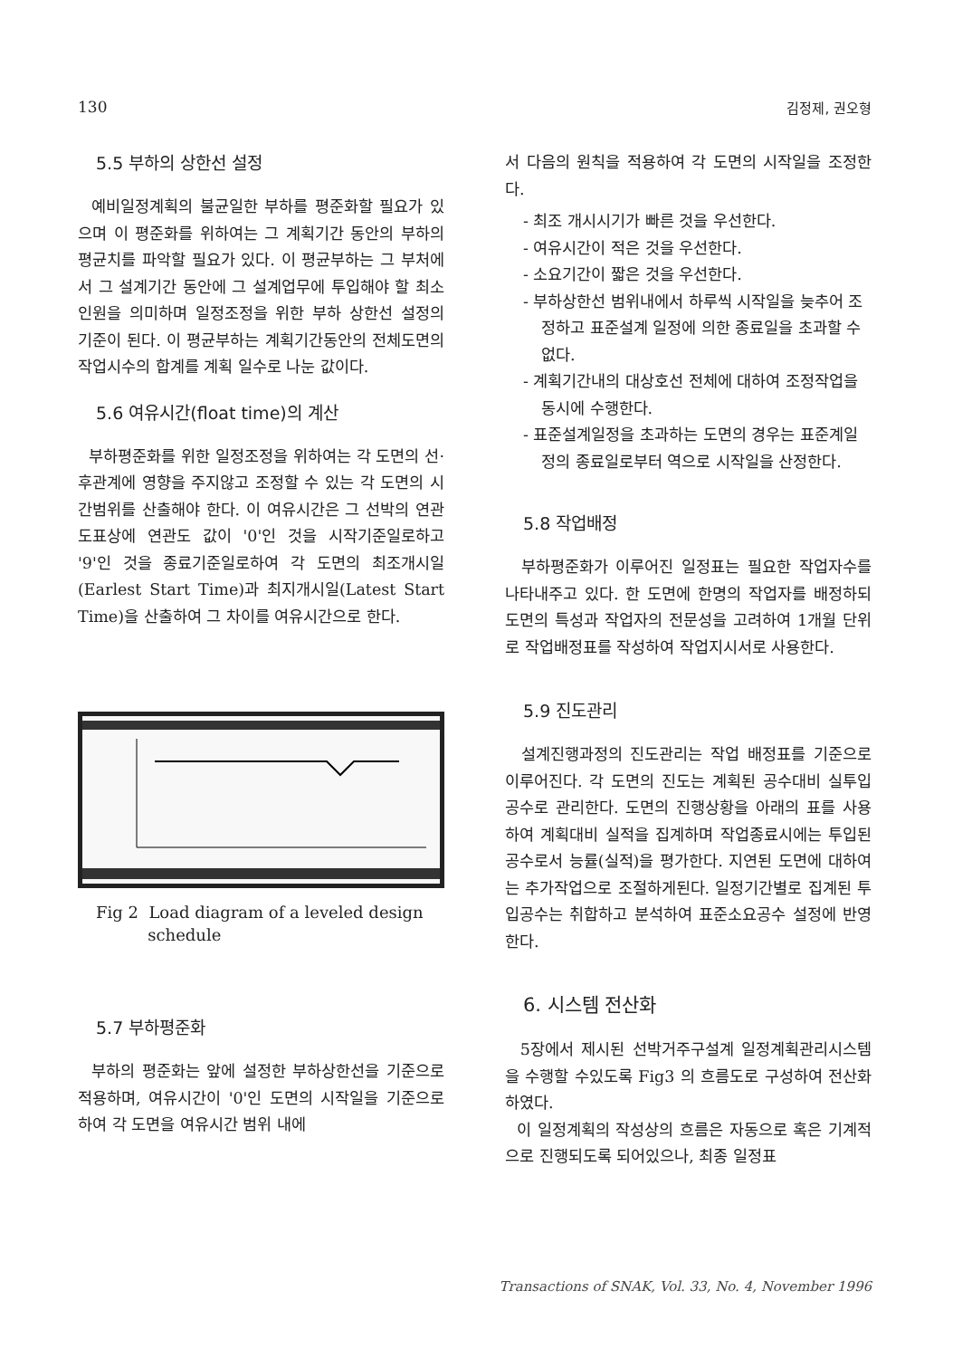130 김정제, 권오형
5.5 부하의 상한선 설정
예비일정계획의 불균일한 부하를 평준화할 필요가 있으며 이 평준화를 위하여는 그 계획기간 동안의 부하의 평균치를 파악할 필요가 있다. 이 평균부하는 그 부처에서 그 설계기간 동안에 그 설계업무에 투입해야 할 최소인원을 의미하며 일정조정을 위한 부하 상한선 설정의 기준이 된다. 이 평균부하는 계획기간동안의 전체도면의 작업시수의 합계를 계획 일수로 나눈 값이다.
5.6 여유시간(float time)의 계산
부하평준화를 위한 일정조정을 위하여는 각 도면의 선·후관계에 영향을 주지않고 조정할 수 있는 각 도면의 시간범위를 산출해야 한다. 이 여유시간은 그 선박의 연관도표상에 연관도 값이 '0'인 것을 시작기준일로하고 '9'인 것을 종료기준일로하여 각 도면의 최조개시일(Earlest Start Time)과 최지개시일(Latest Start Time)을 산출하여 그 차이를 여유시간으로 한다.
Fig 2 Load diagram of a leveled design
schedule
5.7 부하평준화
부하의 평준화는 앞에 설정한 부하상한선을 기준으로 적용하며, 여유시간이 '0'인 도면의 시작일을 기준으로 하여 각 도면을 여유시간 범위 내에
서 다음의 원칙을 적용하여 각 도면의 시작일을 조정한다.
- 최조 개시시기가 빠른 것을 우선한다.
- 여유시간이 적은 것을 우선한다.
- 소요기간이 짧은 것을 우선한다.
- 부하상한선 범위내에서 하루씩 시작일을 늦추어 조정하고 표준설계 일정에 의한 종료일을 초과할 수 없다.
- 계획기간내의 대상호선 전체에 대하여 조정작업을 동시에 수행한다.
- 표준설계일정을 초과하는 도면의 경우는 표준계일정의 종료일로부터 역으로 시작일을 산정한다.
5.8 작업배정
부하평준화가 이루어진 일정표는 필요한 작업자수를 나타내주고 있다. 한 도면에 한명의 작업자를 배정하되 도면의 특성과 작업자의 전문성을 고려하여 1개월 단위로 작업배정표를 작성하여 작업지시서로 사용한다.
5.9 진도관리
설계진행과정의 진도관리는 작업 배정표를 기준으로 이루어진다. 각 도면의 진도는 계획된 공수대비 실투입공수로 관리한다. 도면의 진행상황을 아래의 표를 사용하여 계획대비 실적을 집계하며 작업종료시에는 투입된 공수로서 능률(실적)을 평가한다. 지연된 도면에 대하여는 추가작업으로 조절하게된다. 일정기간별로 집계된 투입공수는 취합하고 분석하여 표준소요공수 설정에 반영한다.
6. 시스템 전산화
5장에서 제시된 선박거주구설계 일정계획관리시스템을 수행할 수있도록 Fig3 의 흐름도로 구성하여 전산화하였다.
이 일정계획의 작성상의 흐름은 자동으로 혹은 기계적으로 진행되도록 되어있으나, 최종 일정표
Transactions of SNAK, Vol. 33, No. 4, November 1996